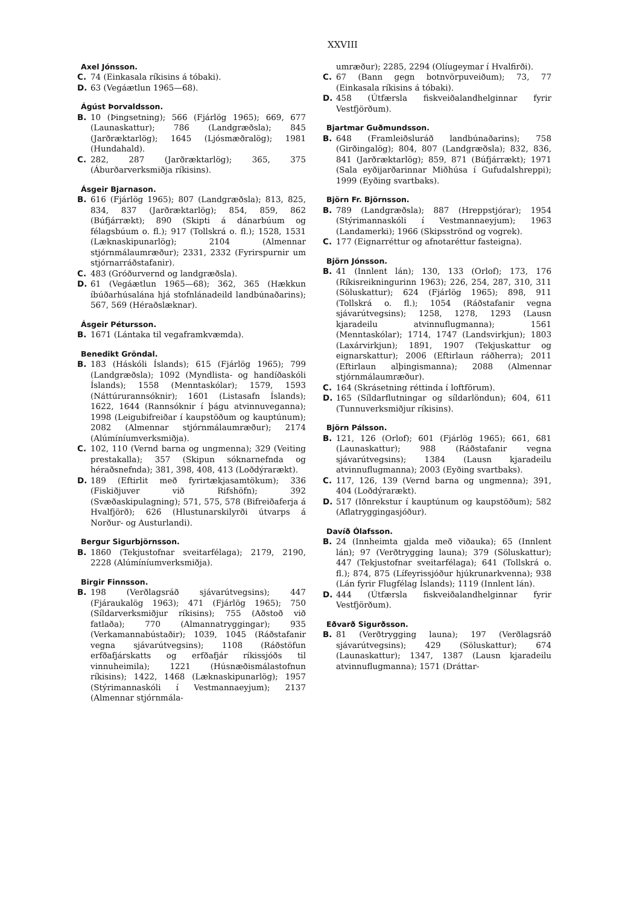XXVIII
Axel Jónsson.
C. 74 (Einkasala ríkisins á tóbaki).
D. 63 (Vegáætlun 1965—68).
Ágúst Þorvaldsson.
B. 10 (Þingsetning); 566 (Fjárlög 1965); 669, 677 (Launaskattur); 786 (Landgræðsla); 845 (Jarðræktarlög); 1645 (Ljósmæðralög); 1981 (Hundahald).
C. 282, 287 (Jarðræktarlög); 365, 375 (Áburðarverksmiðja ríkisins).
Ásgeir Bjarnason.
B. 616 (Fjárlög 1965); 807 (Landgræðsla); 813, 825, 834, 837 (Jarðræktarlög); 854, 859, 862 (Búfjárrækt); 890 (Skipti á dánarbúum og félagsbúum o. fl.); 917 (Tollskrá o. fl.); 1528, 1531 (Læknaskipunarlög); 2104 (Almennar stjórnmálaumræður); 2331, 2332 (Fyrirspurnir um stjórnarráðstafanir).
C. 483 (Gróðurvernd og landgræðsla).
D. 61 (Vegáætlun 1965—68); 362, 365 (Hækkun íbúðarhúsalána hjá stofnlánadeild landbúnaðarins); 567, 569 (Héraðslæknar).
Ásgeir Pétursson.
B. 1671 (Lántaka til vegaframkvæmda).
Benedikt Gröndal.
B. 183 (Háskóli Íslands); 615 (Fjárlög 1965); 799 (Landgræðsla); 1092 (Myndlista- og handíðaskóli Íslands); 1558 (Menntaskólar); 1579, 1593 (Náttúrurannsóknir); 1601 (Listasafn Íslands); 1622, 1644 (Rannsóknir í þágu atvinnuveganna); 1998 (Leigubifreiðar í kaupstöðum og kauptúnum); 2082 (Almennar stjórnmálaumræður); 2174 (Alúmíníumverksmiðja).
C. 102, 110 (Vernd barna og ungmenna); 329 (Veiting prestakalla); 357 (Skipun sóknarnefnda og héraðsnefnda); 381, 398, 408, 413 (Loðdýrarækt).
D. 189 (Eftirlit með fyrirtækjasamtökum); 336 (Fiskiðjuver við Rifshöfn); 392 (Svæðaskipulagning); 571, 575, 578 (Bifreiðaferja á Hvalfjörð); 626 (Hlustunarskilyrði útvarps á Norður- og Austurlandi).
Bergur Sigurbjörnsson.
B. 1860 (Tekjustofnar sveitarfélaga); 2179, 2190, 2228 (Alúmíníumverksmiðja).
Birgir Finnsson.
B. 198 (Verðlagsráð sjávarútvegsins); 447 (Fjáraukalög 1963); 471 (Fjárlög 1965); 750 (Síldarverksmiðjur ríkisins); 755 (Aðstoð við fatlaða); 770 (Almannatryggingar); 935 (Verkamannabústaðir); 1039, 1045 (Ráðstafanir vegna sjávarútvegsins); 1108 (Ráðstöfun erfðafjárskatts og erfðafjár ríkissjóðs til vinnuheimila); 1221 (Húsnæðismálastofnun ríkisins); 1422, 1468 (Læknaskipunarlög); 1957 (Stýrimannaskóli í Vestmannaeyjum); 2137 (Almennar stjórnmála-
umræður); 2285, 2294 (Olíugeymar í Hvalfirði).
C. 67 (Bann gegn botnvörpuveiðum); 73, 77 (Einkasala ríkisins á tóbaki).
D. 458 (Útfærsla fiskveiðalandhelginnar fyrir Vestfjörðum).
Bjartmar Guðmundsson.
B. 648 (Framleiðsluráð landbúnaðarins); 758 (Girðingalög); 804, 807 (Landgræðsla); 832, 836, 841 (Jarðræktarlög); 859, 871 (Búfjárrækt); 1971 (Sala eyðijarðarinnar Miðhúsa í Gufudalshreppi); 1999 (Eyðing svartbaks).
Björn Fr. Björnsson.
B. 789 (Landgræðsla); 887 (Hreppstjórar); 1954 (Stýrimannaskóli í Vestmannaeyjum); 1963 (Landamerki); 1966 (Skipsströnd og vogrek).
C. 177 (Eignarréttur og afnotaréttur fasteigna).
Björn Jónsson.
B. 41 (Innlent lán); 130, 133 (Orlof); 173, 176 (Ríkisreikningurinn 1963); 226, 254, 287, 310, 311 (Söluskattur); 624 (Fjárlög 1965); 898, 911 (Tollskrá o. fl.); 1054 (Ráðstafanir vegna sjávarútvegsins); 1258, 1278, 1293 (Lausn kjaradeilu atvinnuflugmanna); 1561 (Menntaskólar); 1714, 1747 (Landsvirkjun); 1803 (Laxárvirkjun); 1891, 1907 (Tekjuskattur og eignarskattur); 2006 (Eftirlaun ráðherra); 2011 (Eftirlaun alþingismanna); 2088 (Almennar stjórnmálaumræður).
C. 164 (Skrásetning réttinda í loftförum).
D. 165 (Síldarflutningar og síldarlöndun); 604, 611 (Tunnuverksmiðjur ríkisins).
Björn Pálsson.
B. 121, 126 (Orlof); 601 (Fjárlög 1965); 661, 681 (Launaskattur); 988 (Ráðstafanir vegna sjávarútvegsins); 1384 (Lausn kjaradeilu atvinnuflugmanna); 2003 (Eyðing svartbaks).
C. 117, 126, 139 (Vernd barna og ungmenna); 391, 404 (Loðdýrarækt).
D. 517 (Iðnrekstur í kauptúnum og kaupstöðum); 582 (Aflatryggingasjóður).
Davíð Ólafsson.
B. 24 (Innheimta gjalda með viðauka); 65 (Innlent lán); 97 (Verðtrygging launa); 379 (Söluskattur); 447 (Tekjustofnar sveitarfélaga); 641 (Tollskrá o. fl.); 874, 875 (Lífeyrissjóður hjúkrunarkvenna); 938 (Lán fyrir Flugfélag Íslands); 1119 (Innlent lán).
D. 444 (Útfærsla fiskveiðalandhelginnar fyrir Vestfjörðum).
Eðvarð Sigurðsson.
B. 81 (Verðtrygging launa); 197 (Verðlagsráð sjávarútvegsins); 429 (Söluskattur); 674 (Launaskattur); 1347, 1387 (Lausn kjaradeilu atvinnuflugmanna); 1571 (Dráttar-